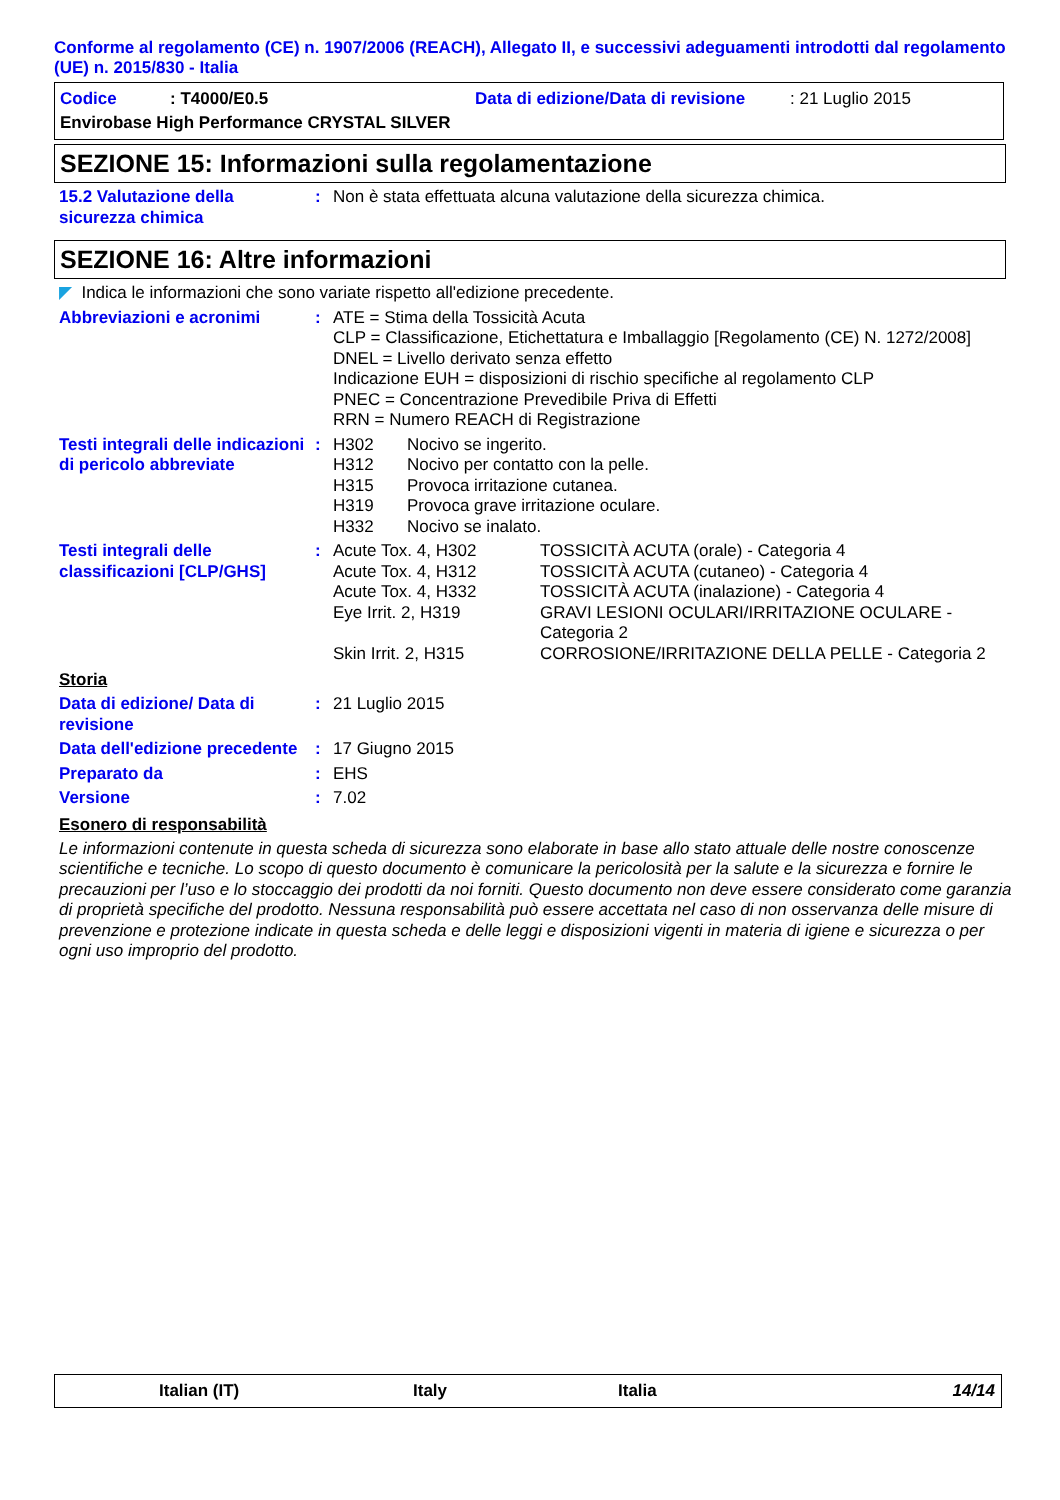Conforme al regolamento (CE) n. 1907/2006 (REACH), Allegato II, e successivi adeguamenti introdotti dal regolamento (UE) n. 2015/830 - Italia
Codice: T4000/E0.5 Data di edizione/Data di revisione: 21 Luglio 2015
Envirobase High Performance CRYSTAL SILVER
SEZIONE 15: Informazioni sulla regolamentazione
15.2 Valutazione della sicurezza chimica
: Non è stata effettuata alcuna valutazione della sicurezza chimica.
SEZIONE 16: Altre informazioni
◤ Indica le informazioni che sono variate rispetto all'edizione precedente.
Abbreviazioni e acronimi : ATE = Stima della Tossicità Acuta
CLP = Classificazione, Etichettatura e Imballaggio [Regolamento (CE) N. 1272/2008]
DNEL = Livello derivato senza effetto
Indicazione EUH = disposizioni di rischio specifiche al regolamento CLP
PNEC = Concentrazione Prevedibile Priva di Effetti
RRN = Numero REACH di Registrazione
Testi integrali delle indicazioni di pericolo abbreviate
:
| H302 | Nocivo se ingerito. |
| H312 | Nocivo per contatto con la pelle. |
| H315 | Provoca irritazione cutanea. |
| H319 | Provoca grave irritazione oculare. |
| H332 | Nocivo se inalato. |
Testi integrali delle classificazioni [CLP/GHS]
:
| Acute Tox. 4, H302 | TOSSICITÀ ACUTA (orale) - Categoria 4 |
| Acute Tox. 4, H312 | TOSSICITÀ ACUTA (cutaneo) - Categoria 4 |
| Acute Tox. 4, H332 | TOSSICITÀ ACUTA (inalazione) - Categoria 4 |
| Eye Irrit. 2, H319 | GRAVI LESIONI OCULARI/IRRITAZIONE OCULARE - Categoria 2 |
| Skin Irrit. 2, H315 | CORROSIONE/IRRITAZIONE DELLA PELLE - Categoria 2 |
Storia
Data di edizione/ Data di revisione
: 21 Luglio 2015
Data dell'edizione precedente
: 17 Giugno 2015
Preparato da : EHS
Versione : 7.02
Esonero di responsabilità
Le informazioni contenute in questa scheda di sicurezza sono elaborate in base allo stato attuale delle nostre conoscenze scientifiche e tecniche. Lo scopo di questo documento è comunicare la pericolosità per la salute e la sicurezza e fornire le precauzioni per l’uso e lo stoccaggio dei prodotti da noi forniti. Questo documento non deve essere considerato come garanzia di proprietà specifiche del prodotto. Nessuna responsabilità può essere accettata nel caso di non osservanza delle misure di prevenzione e protezione indicate in questa scheda e delle leggi e disposizioni vigenti in materia di igiene e sicurezza o per ogni uso improprio del prodotto.
Italian (IT) Italy Italia 14/14